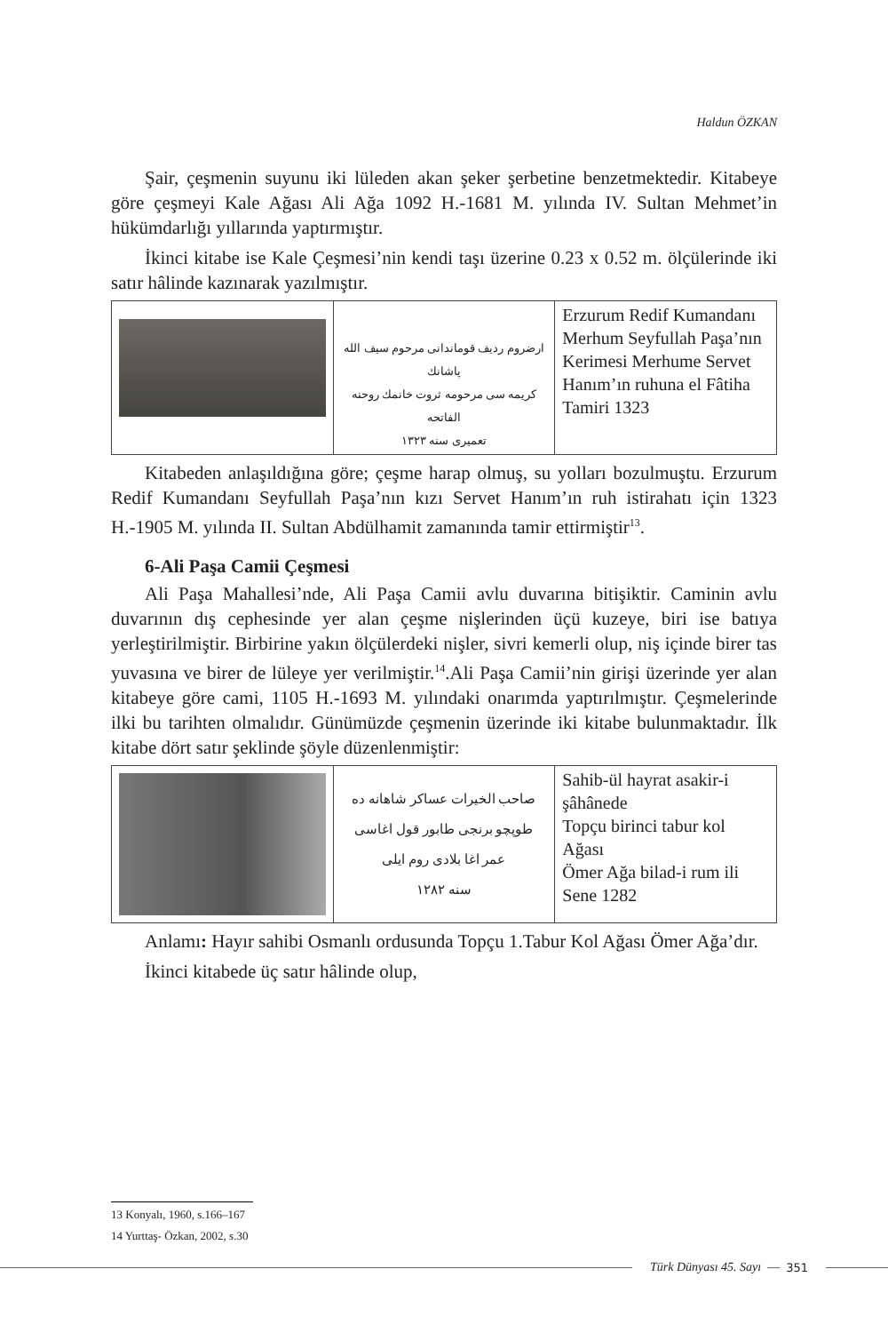Haldun ÖZKAN
Şair, çeşmenin suyunu iki lüleden akan şeker şerbetine benzetmektedir. Kitabeye göre çeşmeyi Kale Ağası Ali Ağa 1092 H.-1681 M. yılında IV. Sultan Mehmet’in hükümdarlığı yıllarında yaptırmıştır.
İkinci kitabe ise Kale Çeşmesi’nin kendi taşı üzerine 0.23 x 0.52 m. ölçülerinde iki satır hâlinde kazınarak yazılmıştır.
| | ارضروم ردیف قوماندانی مرحوم سیف الله پاشانك کریمه سی مرحومه ثروت خانمك روحنه الفاتحه تعمیری سنه ١٣٢٣ | Erzurum Redif Kumandanı Merhum Seyfullah Paşa’nın Kerimesi Merhume Servet Hanım’ın ruhuna el Fâtiha Tamiri 1323 |
Kitabeden anlaşıldığına göre; çeşme harap olmuş, su yolları bozulmuştu. Erzurum Redif Kumandanı Seyfullah Paşa’nın kızı Servet Hanım’ın ruh istirahatı için 1323 H.-1905 M. yılında II. Sultan Abdülhamit zamanında tamir ettirmiştir<sup>13</sup>.
6-Ali Paşa Camii Çeşmesi
Ali Paşa Mahallesi’nde, Ali Paşa Camii avlu duvarına bitişiktir. Caminin avlu duvarının dış cephesinde yer alan çeşme nişlerinden üçü kuzeye, biri ise batıya yerleştirilmiştir. Birbirine yakın ölçülerdeki nişler, sivri kemerli olup, niş içinde birer tas yuvasına ve birer de lüleye yer verilmiştir.<sup>14</sup>.Ali Paşa Camii’nin girişi üzerinde yer alan kitabeye göre cami, 1105 H.-1693 M. yılındaki onarımda yaptırılmıştır. Çeşmelerinde ilki bu tarihten olmalıdır. Günümüzde çeşmenin üzerinde iki kitabe bulunmaktadır. İlk kitabe dört satır şeklinde şöyle düzenlenmiştir:
| | صاحب الخیرات عساکر شاهانه ده طوپچو برنجی طابور قول اغاسی عمر اغا بلادی روم ایلی سنه ١٢٨٢ | Sahib-ül hayrat asakir-i şâhânede Topçu birinci tabur kol Ağası Ömer Ağa bilad-i rum ili Sene 1282 |
Anlamı: Hayır sahibi Osmanlı ordusunda Topçu 1.Tabur Kol Ağası Ömer Ağa’dır.
İkinci kitabede üç satır hâlinde olup,
13 Konyalı, 1960, s.166–167
14 Yurttaş- Özkan, 2002, s.30
Türk Dünyası 45. Sayı — 351